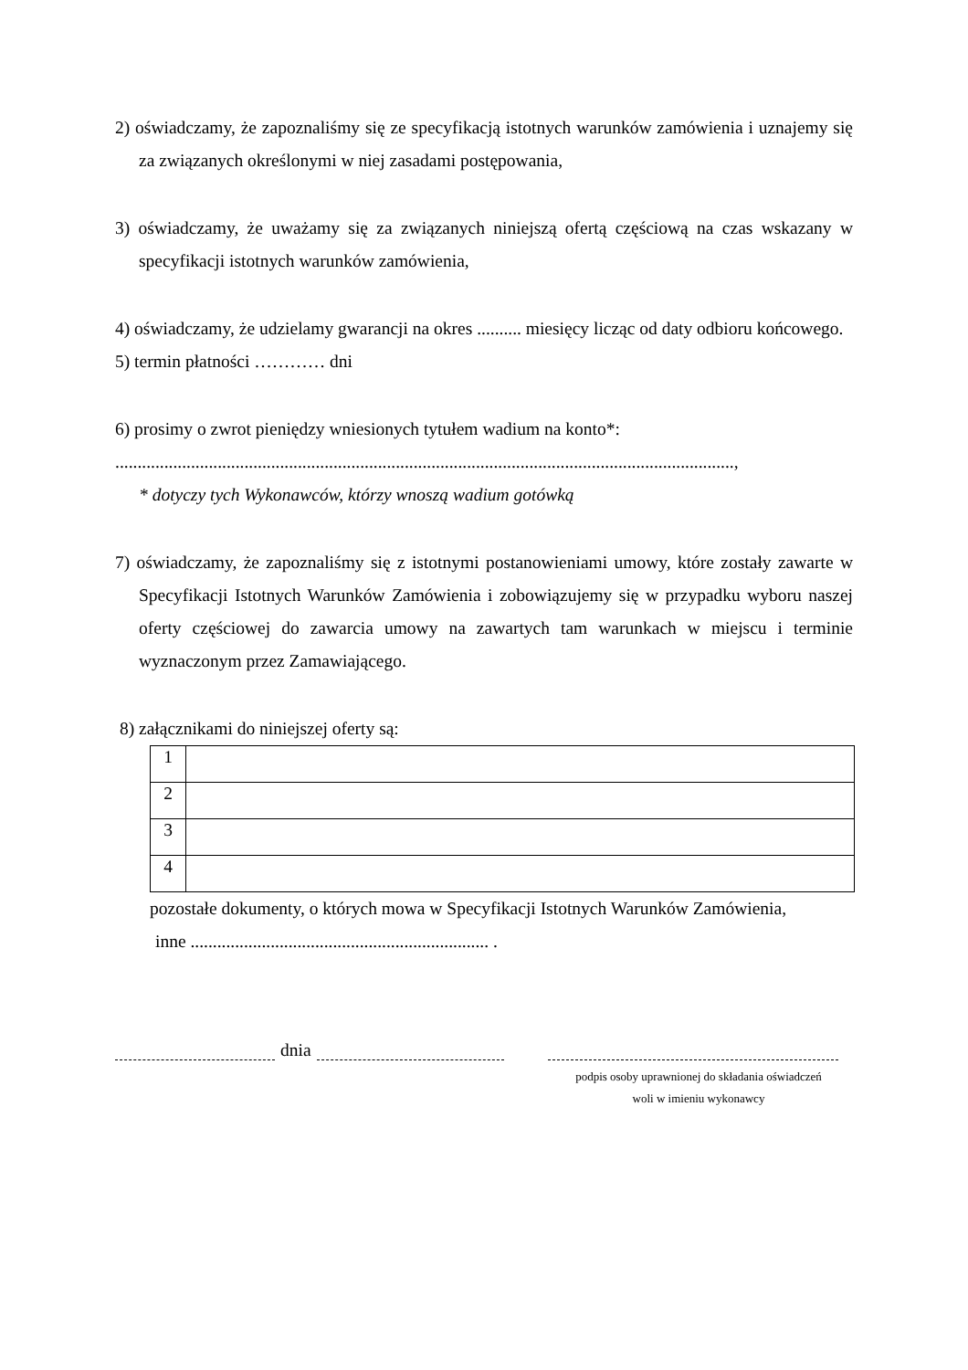2) oświadczamy, że zapoznaliśmy się ze specyfikacją istotnych warunków zamówienia i uznajemy się za związanych określonymi w niej zasadami postępowania,
3) oświadczamy, że uważamy się za związanych niniejszą ofertą częściową na czas wskazany w specyfikacji istotnych warunków zamówienia,
4) oświadczamy, że udzielamy gwarancji na okres .......... miesięcy licząc od daty odbioru końcowego.
5) termin płatności ………… dni
6) prosimy o zwrot pieniędzy wniesionych tytułem wadium na konto*:
...........................................................................................................................................,
* dotyczy tych Wykonawców, którzy wnoszą wadium gotówką
7) oświadczamy, że zapoznaliśmy się z istotnymi postanowieniami umowy, które zostały zawarte w Specyfikacji Istotnych Warunków Zamówienia i zobowiązujemy się w przypadku wyboru naszej oferty częściowej do zawarcia umowy na zawartych tam warunkach w miejscu i terminie wyznaczonym przez Zamawiającego.
8) załącznikami do niniejszej oferty są:
| 1 | |
| 2 | |
| 3 | |
| 4 | |
pozostałe dokumenty, o których mowa w Specyfikacji Istotnych Warunków Zamówienia,
inne ................................................................... .
dnia
podpis osoby uprawnionej do składania oświadczeń
woli w imieniu wykonawcy